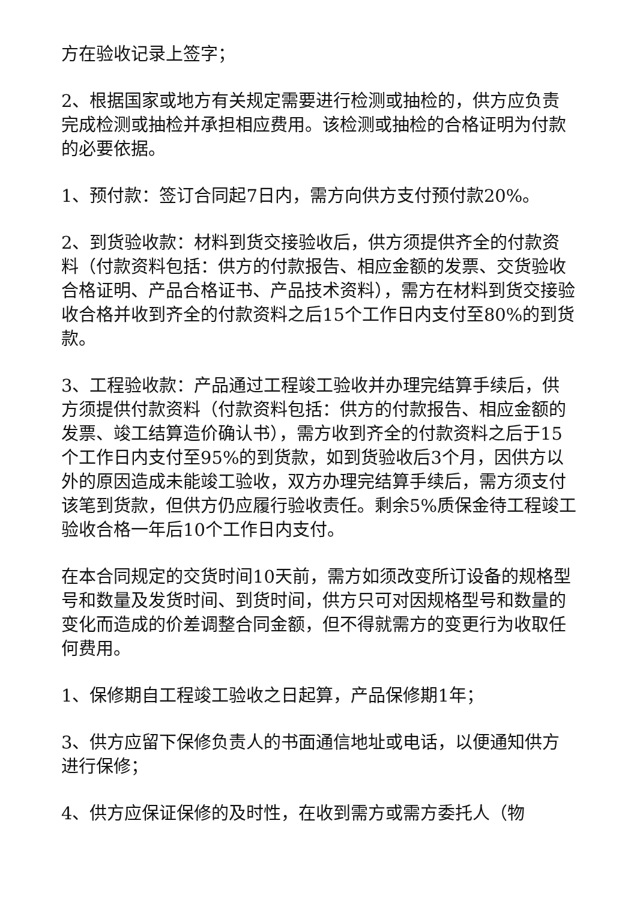方在验收记录上签字；
2、根据国家或地方有关规定需要进行检测或抽检的，供方应负责完成检测或抽检并承担相应费用。该检测或抽检的合格证明为付款的必要依据。
1、预付款：签订合同起7日内，需方向供方支付预付款20%。
2、到货验收款：材料到货交接验收后，供方须提供齐全的付款资料（付款资料包括：供方的付款报告、相应金额的发票、交货验收合格证明、产品合格证书、产品技术资料），需方在材料到货交接验收合格并收到齐全的付款资料之后15个工作日内支付至80%的到货款。
3、工程验收款：产品通过工程竣工验收并办理完结算手续后，供方须提供付款资料（付款资料包括：供方的付款报告、相应金额的发票、竣工结算造价确认书），需方收到齐全的付款资料之后于15个工作日内支付至95%的到货款，如到货验收后3个月，因供方以外的原因造成未能竣工验收，双方办理完结算手续后，需方须支付该笔到货款，但供方仍应履行验收责任。剩余5%质保金待工程竣工验收合格一年后10个工作日内支付。
在本合同规定的交货时间10天前，需方如须改变所订设备的规格型号和数量及发货时间、到货时间，供方只可对因规格型号和数量的变化而造成的价差调整合同金额，但不得就需方的变更行为收取任何费用。
1、保修期自工程竣工验收之日起算，产品保修期1年；
3、供方应留下保修负责人的书面通信地址或电话，以便通知供方进行保修；
4、供方应保证保修的及时性，在收到需方或需方委托人（物